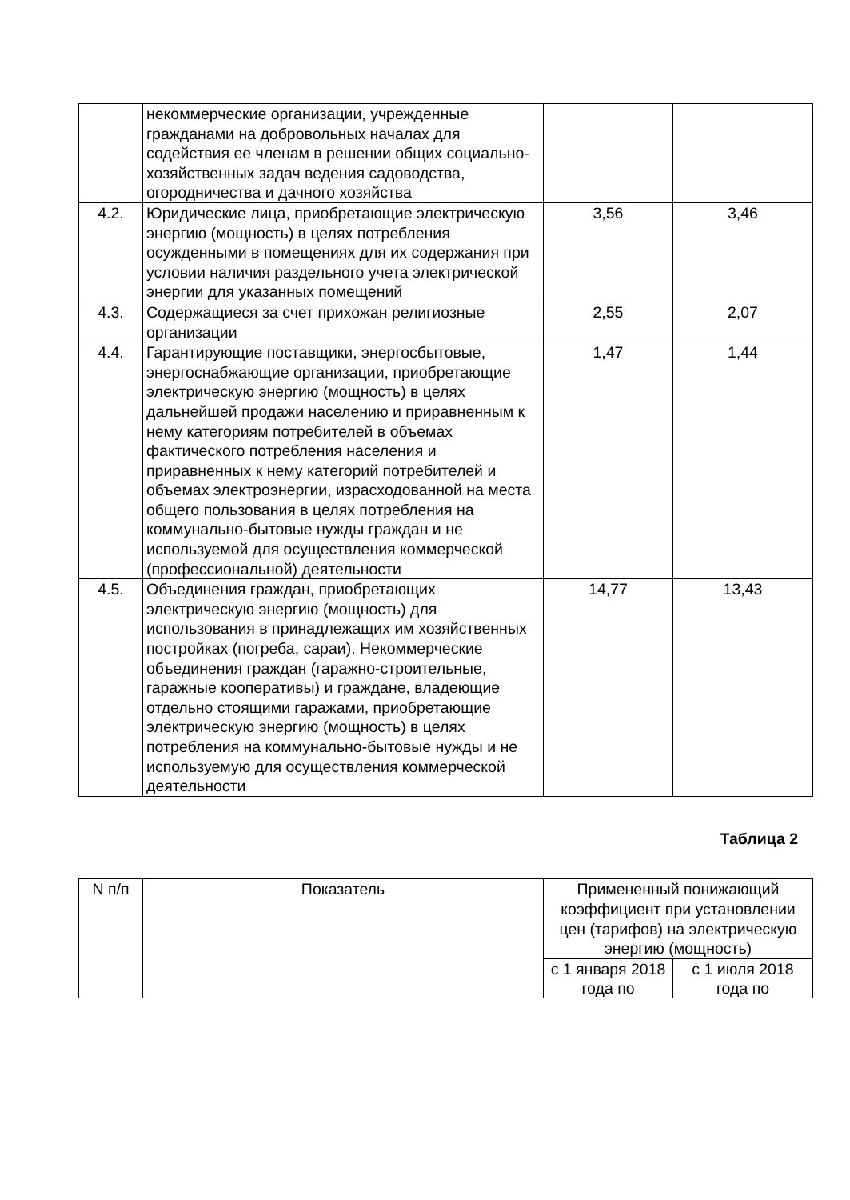| | некоммерческие организации, учрежденные гражданами на добровольных началах для содействия ее членам в решении общих социально-хозяйственных задач ведения садоводства, огородничества и дачного хозяйства | | |
| 4.2. | Юридические лица, приобретающие электрическую энергию (мощность) в целях потребления осужденными в помещениях для их содержания при условии наличия раздельного учета электрической энергии для указанных помещений | 3,56 | 3,46 |
| 4.3. | Содержащиеся за счет прихожан религиозные организации | 2,55 | 2,07 |
| 4.4. | Гарантирующие поставщики, энергосбытовые, энергоснабжающие организации, приобретающие электрическую энергию (мощность) в целях дальнейшей продажи населению и приравненным к нему категориям потребителей в объемах фактического потребления населения и приравненных к нему категорий потребителей и объемах электроэнергии, израсходованной на места общего пользования в целях потребления на коммунально-бытовые нужды граждан и не используемой для осуществления коммерческой (профессиональной) деятельности | 1,47 | 1,44 |
| 4.5. | Объединения граждан, приобретающих электрическую энергию (мощность) для использования в принадлежащих им хозяйственных постройках (погреба, сараи). Некоммерческие объединения граждан (гаражно-строительные, гаражные кооперативы) и граждане, владеющие отдельно стоящими гаражами, приобретающие электрическую энергию (мощность) в целях потребления на коммунально-бытовые нужды и не используемую для осуществления коммерческой деятельности | 14,77 | 13,43 |
Таблица 2
| N п/п | Показатель | Примененный понижающий коэффициент при установлении цен (тарифов) на электрическую энергию (мощность) | |
| --- | --- | --- | --- |
| | | с 1 января 2018 года по | с 1 июля 2018 года по |